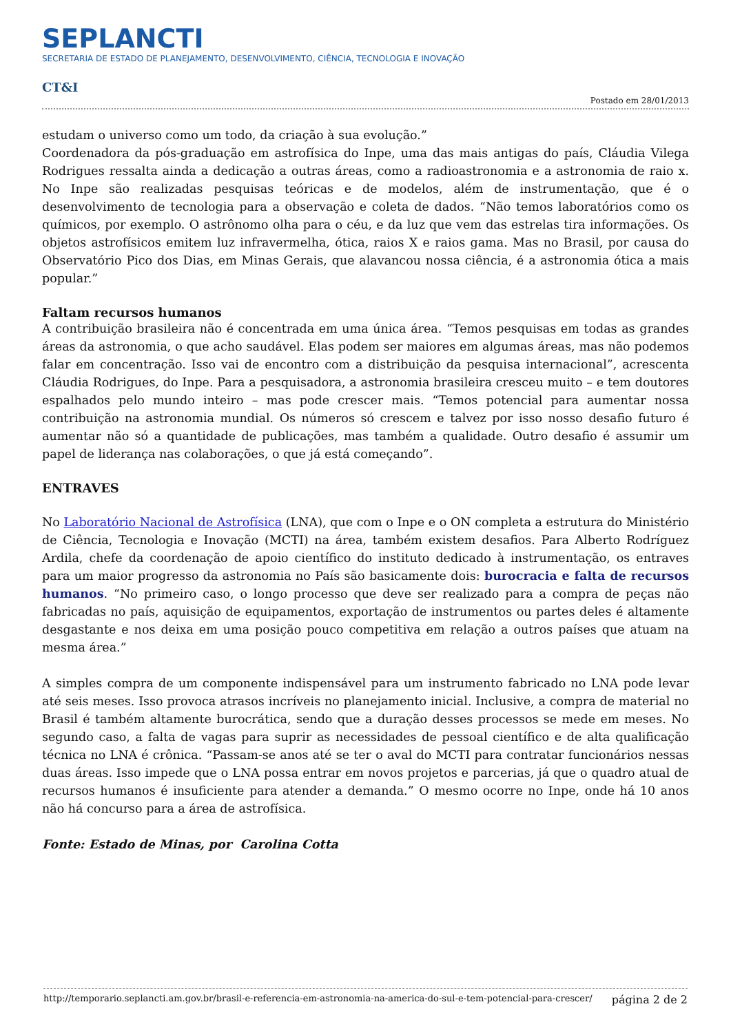SEPLANCTI
SECRETARIA DE ESTADO DE PLANEJAMENTO, DESENVOLVIMENTO, CIÊNCIA, TECNOLOGIA E INOVAÇÃO
CT&I
Postado em 28/01/2013
estudam o universo como um todo, da criação à sua evolução.”
Coordenadora da pós-graduação em astrofísica do Inpe, uma das mais antigas do país, Cláudia Vilega Rodrigues ressalta ainda a dedicação a outras áreas, como a radioastronomia e a astronomia de raio x. No Inpe são realizadas pesquisas teóricas e de modelos, além de instrumentação, que é o desenvolvimento de tecnologia para a observação e coleta de dados. “Não temos laboratórios como os químicos, por exemplo. O astrônomo olha para o céu, e da luz que vem das estrelas tira informações. Os objetos astrofísicos emitem luz infravermelha, ótica, raios X e raios gama. Mas no Brasil, por causa do Observatório Pico dos Dias, em Minas Gerais, que alavancou nossa ciência, é a astronomia ótica a mais popular.”
Faltam recursos humanos
A contribuição brasileira não é concentrada em uma única área. “Temos pesquisas em todas as grandes áreas da astronomia, o que acho saudável. Elas podem ser maiores em algumas áreas, mas não podemos falar em concentração. Isso vai de encontro com a distribuição da pesquisa internacional”, acrescenta Cláudia Rodrigues, do Inpe. Para a pesquisadora, a astronomia brasileira cresceu muito – e tem doutores espalhados pelo mundo inteiro – mas pode crescer mais. “Temos potencial para aumentar nossa contribuição na astronomia mundial. Os números só crescem e talvez por isso nosso desafio futuro é aumentar não só a quantidade de publicações, mas também a qualidade. Outro desafio é assumir um papel de liderança nas colaborações, o que já está começando”.
ENTRAVES
No Laboratório Nacional de Astrofísica (LNA), que com o Inpe e o ON completa a estrutura do Ministério de Ciência, Tecnologia e Inovação (MCTI) na área, também existem desafios. Para Alberto Rodríguez Ardila, chefe da coordenação de apoio científico do instituto dedicado à instrumentação, os entraves para um maior progresso da astronomia no País são basicamente dois: burocracia e falta de recursos humanos. “No primeiro caso, o longo processo que deve ser realizado para a compra de peças não fabricadas no país, aquisição de equipamentos, exportação de instrumentos ou partes deles é altamente desgastante e nos deixa em uma posição pouco competitiva em relação a outros países que atuam na mesma área.”
A simples compra de um componente indispensável para um instrumento fabricado no LNA pode levar até seis meses. Isso provoca atrasos incríveis no planejamento inicial. Inclusive, a compra de material no Brasil é também altamente burocrática, sendo que a duração desses processos se mede em meses. No segundo caso, a falta de vagas para suprir as necessidades de pessoal científico e de alta qualificação técnica no LNA é crônica. “Passam-se anos até se ter o aval do MCTI para contratar funcionários nessas duas áreas. Isso impede que o LNA possa entrar em novos projetos e parcerias, já que o quadro atual de recursos humanos é insuficiente para atender a demanda.” O mesmo ocorre no Inpe, onde há 10 anos não há concurso para a área de astrofísica.
Fonte: Estado de Minas, por Carolina Cotta
http://temporario.seplancti.am.gov.br/brasil-e-referencia-em-astronomia-na-america-do-sul-e-tem-potencial-para-crescer/ página 2 de 2